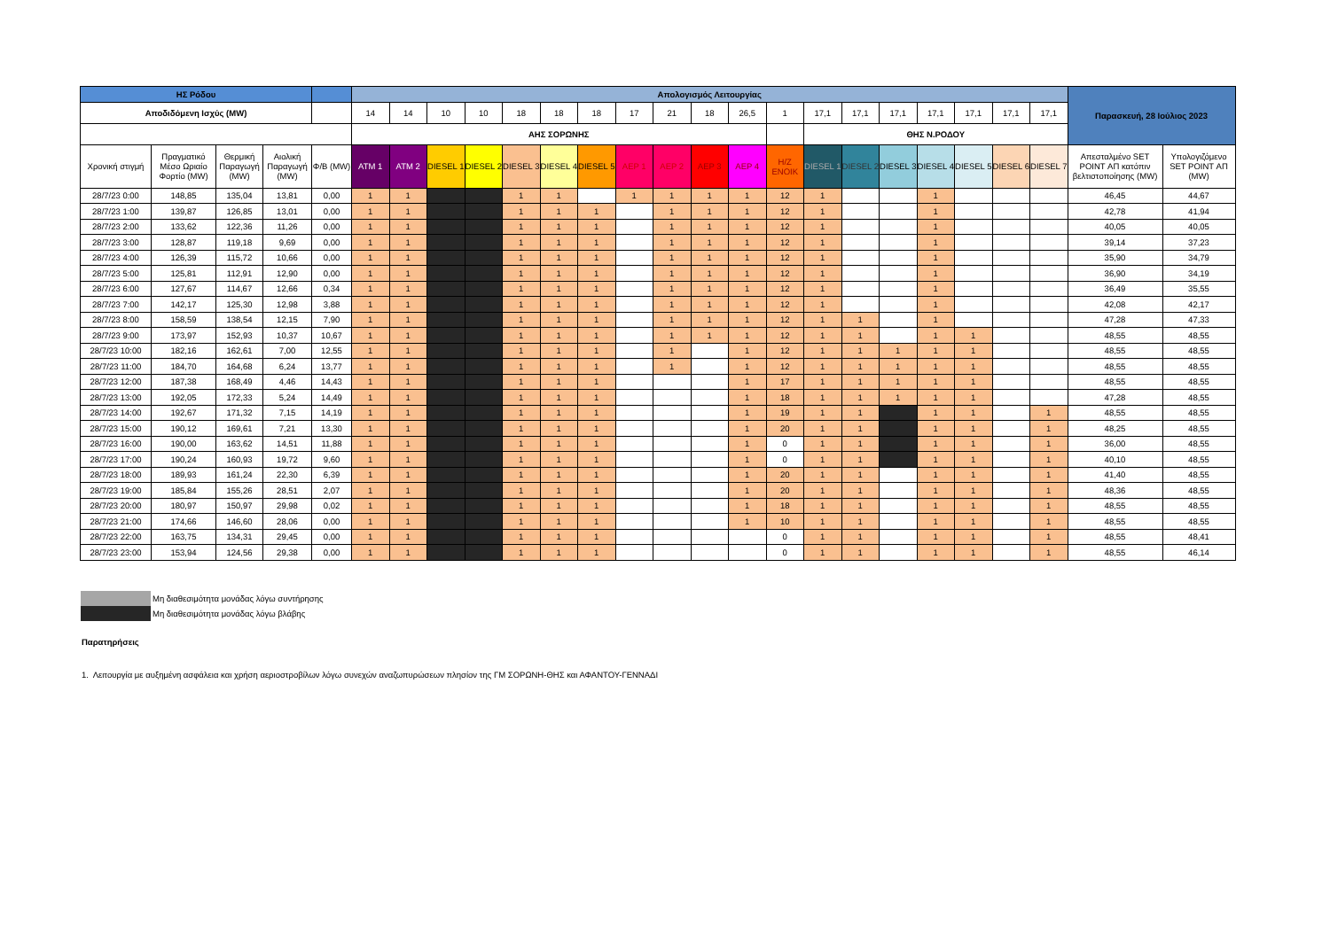| ΗΣ Ρόδου | | | | | Απολογισμός Λειτουργίας | | | | | | | | | | | | | | | | | | | Παρασκευή, 28 Ιούλιος 2023 | |
| --- | --- | --- | --- | --- | --- | --- | --- | --- | --- | --- | --- | --- | --- | --- | --- | --- | --- | --- | --- | --- | --- | --- | --- | --- | --- |
| Αποδιδόμενη Ισχύς (MW) | | | | | 14 | 14 | 10 | 10 | 18 | 18 | 18 | 17 | 21 | 18 | 26,5 | 1 | 17,1 | 17,1 | 17,1 | 17,1 | 17,1 | 17,1 | 17,1 | | |
| | | | | | ΑΗΣ ΣΟΡΩΝΗΣ | | | | | | | | | | | | ΘΗΣ Ν.ΡΟΔΟΥ | | | | | | | | |
| Χρονική στιγμή | Πραγματικό Μέσο Ωριαίο Φορτίο (MW) | Θερμική Παραγωγή (MW) | Αιολική Παραγωγή (MW) | Φ/Β (MW) | ATM 1 | ATM 2 | DIESEL 1 | DIESEL 2 | DIESEL 3 | DIESEL 4 | DIESEL 5 | ΑΕΡ 1 | ΑΕΡ 2 | ΑΕΡ 3 | ΑΕΡ 4 | Η/Ζ ΕΝΟΙΚ | DIESEL 1 | DIESEL 2 | DIESEL 3 | DIESEL 4 | DIESEL 5 | DIESEL 6 | DIESEL 7 | Απεσταλμένο SET POINT ΑΠ κατόπιν βελτιστοποίησης (MW) | Υπολογιζόμενο SET POINT ΑΠ (MW) |
| 28/7/23 0:00 | 148,85 | 135,04 | 13,81 | 0,00 | 1 | 1 | | | 1 | 1 | | 1 | 1 | 1 | 1 | 12 | 1 | | | 1 | | | | 46,45 | 44,67 |
| 28/7/23 1:00 | 139,87 | 126,85 | 13,01 | 0,00 | 1 | 1 | | | 1 | 1 | 1 | | 1 | 1 | 1 | 12 | 1 | | | 1 | | | | 42,78 | 41,94 |
| 28/7/23 2:00 | 133,62 | 122,36 | 11,26 | 0,00 | 1 | 1 | | | 1 | 1 | 1 | | 1 | 1 | 1 | 12 | 1 | | | 1 | | | | 40,05 | 40,05 |
| 28/7/23 3:00 | 128,87 | 119,18 | 9,69 | 0,00 | 1 | 1 | | | 1 | 1 | 1 | | 1 | 1 | 1 | 12 | 1 | | | 1 | | | | 39,14 | 37,23 |
| 28/7/23 4:00 | 126,39 | 115,72 | 10,66 | 0,00 | 1 | 1 | | | 1 | 1 | 1 | | 1 | 1 | 1 | 12 | 1 | | | 1 | | | | 35,90 | 34,79 |
| 28/7/23 5:00 | 125,81 | 112,91 | 12,90 | 0,00 | 1 | 1 | | | 1 | 1 | 1 | | 1 | 1 | 1 | 12 | 1 | | | 1 | | | | 36,90 | 34,19 |
| 28/7/23 6:00 | 127,67 | 114,67 | 12,66 | 0,34 | 1 | 1 | | | 1 | 1 | 1 | | 1 | 1 | 1 | 12 | 1 | | | 1 | | | | 36,49 | 35,55 |
| 28/7/23 7:00 | 142,17 | 125,30 | 12,98 | 3,88 | 1 | 1 | | | 1 | 1 | 1 | | 1 | 1 | 1 | 12 | 1 | | | 1 | | | | 42,08 | 42,17 |
| 28/7/23 8:00 | 158,59 | 138,54 | 12,15 | 7,90 | 1 | 1 | | | 1 | 1 | 1 | | 1 | 1 | 1 | 12 | 1 | 1 | | 1 | | | | 47,28 | 47,33 |
| 28/7/23 9:00 | 173,97 | 152,93 | 10,37 | 10,67 | 1 | 1 | | | 1 | 1 | 1 | | 1 | 1 | 1 | 12 | 1 | 1 | | 1 | 1 | | | 48,55 | 48,55 |
| 28/7/23 10:00 | 182,16 | 162,61 | 7,00 | 12,55 | 1 | 1 | | | 1 | 1 | 1 | | 1 | | 1 | 12 | 1 | 1 | 1 | 1 | 1 | | | 48,55 | 48,55 |
| 28/7/23 11:00 | 184,70 | 164,68 | 6,24 | 13,77 | 1 | 1 | | | 1 | 1 | 1 | | 1 | | 1 | 12 | 1 | 1 | 1 | 1 | 1 | | | 48,55 | 48,55 |
| 28/7/23 12:00 | 187,38 | 168,49 | 4,46 | 14,43 | 1 | 1 | | | 1 | 1 | 1 | | | | 1 | 17 | 1 | 1 | 1 | 1 | 1 | | | 48,55 | 48,55 |
| 28/7/23 13:00 | 192,05 | 172,33 | 5,24 | 14,49 | 1 | 1 | | | 1 | 1 | 1 | | | | 1 | 18 | 1 | 1 | 1 | 1 | 1 | | | 47,28 | 48,55 |
| 28/7/23 14:00 | 192,67 | 171,32 | 7,15 | 14,19 | 1 | 1 | | | 1 | 1 | 1 | | | | 1 | 19 | 1 | 1 | | 1 | 1 | | 1 | 48,55 | 48,55 |
| 28/7/23 15:00 | 190,12 | 169,61 | 7,21 | 13,30 | 1 | 1 | | | 1 | 1 | 1 | | | | 1 | 20 | 1 | 1 | | 1 | 1 | | 1 | 48,25 | 48,55 |
| 28/7/23 16:00 | 190,00 | 163,62 | 14,51 | 11,88 | 1 | 1 | | | 1 | 1 | 1 | | | | 1 | 0 | 1 | 1 | | 1 | 1 | | 1 | 36,00 | 48,55 |
| 28/7/23 17:00 | 190,24 | 160,93 | 19,72 | 9,60 | 1 | 1 | | | 1 | 1 | 1 | | | | 1 | 0 | 1 | 1 | | 1 | 1 | | 1 | 40,10 | 48,55 |
| 28/7/23 18:00 | 189,93 | 161,24 | 22,30 | 6,39 | 1 | 1 | | | 1 | 1 | 1 | | | | 1 | 20 | 1 | 1 | | 1 | 1 | | 1 | 41,40 | 48,55 |
| 28/7/23 19:00 | 185,84 | 155,26 | 28,51 | 2,07 | 1 | 1 | | | 1 | 1 | 1 | | | | 1 | 20 | 1 | 1 | | 1 | 1 | | 1 | 48,36 | 48,55 |
| 28/7/23 20:00 | 180,97 | 150,97 | 29,98 | 0,02 | 1 | 1 | | | 1 | 1 | 1 | | | | 1 | 18 | 1 | 1 | | 1 | 1 | | 1 | 48,55 | 48,55 |
| 28/7/23 21:00 | 174,66 | 146,60 | 28,06 | 0,00 | 1 | 1 | | | 1 | 1 | 1 | | | | 1 | 10 | 1 | 1 | | 1 | 1 | | 1 | 48,55 | 48,55 |
| 28/7/23 22:00 | 163,75 | 134,31 | 29,45 | 0,00 | 1 | 1 | | | 1 | 1 | 1 | | | | | 0 | 1 | 1 | | 1 | 1 | | 1 | 48,55 | 48,41 |
| 28/7/23 23:00 | 153,94 | 124,56 | 29,38 | 0,00 | 1 | 1 | | | 1 | 1 | 1 | | | | | 0 | 1 | 1 | | 1 | 1 | | 1 | 48,55 | 46,14 |
Μη διαθεσιμότητα μονάδας λόγω συντήρησης
Μη διαθεσιμότητα μονάδας λόγω βλάβης
Παρατηρήσεις
1. Λειτουργία με αυξημένη ασφάλεια και χρήση αεριοστροβίλων λόγω συνεχών αναζωπυρώσεων πλησίον της ΓΜ ΣΟΡΩΝΗ-ΘΗΣ και ΑΦΑΝΤΟΥ-ΓΕΝΝΑΔΙ